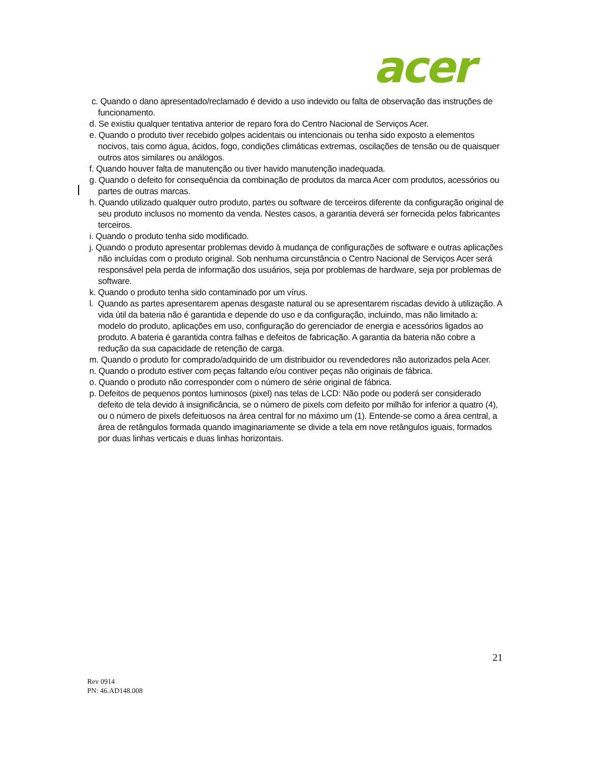acer
c. Quando o dano apresentado/reclamado é devido a uso indevido ou falta de observação das instruções de funcionamento.
d. Se existiu qualquer tentativa anterior de reparo fora do Centro Nacional de Serviços Acer.
e. Quando o produto tiver recebido golpes acidentais ou intencionais ou tenha sido exposto a elementos nocivos, tais como água, ácidos, fogo, condições climáticas extremas, oscilações de tensão ou de quaisquer outros atos similares ou análogos.
f. Quando houver falta de manutenção ou tiver havido manutenção inadequada.
g. Quando o defeito for consequência da combinação de produtos da marca Acer com produtos, acessórios ou partes de outras marcas.
h. Quando utilizado qualquer outro produto, partes ou software de terceiros diferente da configuração original de seu produto inclusos no momento da venda. Nestes casos, a garantia deverá ser fornecida pelos fabricantes terceiros.
i. Quando o produto tenha sido modificado.
j. Quando o produto apresentar problemas devido à mudança de configurações de software e outras aplicações não incluídas com o produto original. Sob nenhuma circunstância o Centro Nacional de Serviços Acer será responsável pela perda de informação dos usuários, seja por problemas de hardware, seja por problemas de software.
k. Quando o produto tenha sido contaminado por um vírus.
l. Quando as partes apresentarem apenas desgaste natural ou se apresentarem riscadas devido à utilização. A vida útil da bateria não é garantida e depende do uso e da configuração, incluindo, mas não limitado a: modelo do produto, aplicações em uso, configuração do gerenciador de energia e acessórios ligados ao produto. A bateria é garantida contra falhas e defeitos de fabricação. A garantia da bateria não cobre a redução da sua capacidade de retenção de carga.
m. Quando o produto for comprado/adquirido de um distribuidor ou revendedores não autorizados pela Acer.
n. Quando o produto estiver com peças faltando e/ou contiver peças não originais de fábrica.
o. Quando o produto não corresponder com o número de série original de fábrica.
p. Defeitos de pequenos pontos luminosos (pixel) nas telas de LCD: Não pode ou poderá ser considerado defeito de tela devido à insignificância, se o número de pixels com defeito por milhão for inferior a quatro (4), ou o número de pixels defeituosos na área central for no máximo um (1). Entende-se como a área central, a área de retângulos formada quando imaginariamente se divide a tela em nove retângulos iguais, formados por duas linhas verticais e duas linhas horizontais.
21
Rev 0914
PN: 46.AD148.008